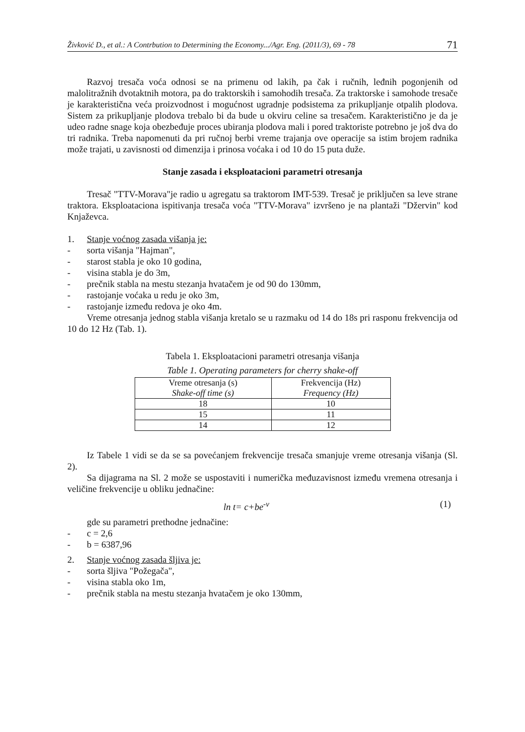Živković D., et al.: A Contrbution to Determining the Economy.../Agr. Eng. (2011/3), 69 - 78 71
Razvoj tresača voća odnosi se na primenu od lakih, pa čak i ručnih, leđnih pogonjenih od malolitražnih dvotaktnih motora, pa do traktorskih i samohodih tresača. Za traktorske i samohode tresače je karakteristična veća proizvodnost i mogućnost ugradnje podsistema za prikupljanje otpalih plodova. Sistem za prikupljanje plodova trebalo bi da bude u okviru celine sa tresačem. Karakteristično je da je udeo radne snage koja obezbeđuje proces ubiranja plodova mali i pored traktoriste potrebno je još dva do tri radnika. Treba napomenuti da pri ručnoj berbi vreme trajanja ove operacije sa istim brojem radnika može trajati, u zavisnosti od dimenzija i prinosa voćaka i od 10 do 15 puta duže.
Stanje zasada i eksploatacioni parametri otresanja
Tresač "TTV-Morava"je radio u agregatu sa traktorom IMT-539. Tresač je priključen sa leve strane traktora. Eksploataciona ispitivanja tresača voća "TTV-Morava" izvršeno je na plantaži "Džervin" kod Knjaževca.
1. Stanje voćnog zasada višanja je:
- sorta višanja "Hajman",
- starost stabla je oko 10 godina,
- visina stabla je do 3m,
- prečnik stabla na mestu stezanja hvatačem je od 90 do 130mm,
- rastojanje voćaka u redu je oko 3m,
- rastojanje između redova je oko 4m.
Vreme otresanja jednog stabla višanja kretalo se u razmaku od 14 do 18s pri rasponu frekvencija od 10 do 12 Hz (Tab. 1).
Tabela 1. Eksploatacioni parametri otresanja višanja
Table 1. Operating parameters for cherry shake-off
| Vreme otresanja (s) Shake-off time (s) | Frekvencija (Hz) Frequency (Hz) |
| --- | --- |
| 18 | 10 |
| 15 | 11 |
| 14 | 12 |
Iz Tabele 1 vidi se da se sa povećanjem frekvencije tresača smanjuje vreme otresanja višanja (Sl. 2).
Sa dijagrama na Sl. 2 može se uspostaviti i numerička međuzavisnost između vremena otresanja i veličine frekvencije u obliku jednačine:
ln t= c+be<sup>-ν</sup> (1)
gde su parametri prethodne jednačine:
- c = 2,6
- b = 6387,96
2. Stanje voćnog zasada šljiva je:
- sorta šljiva "Požegača",
- visina stabla oko 1m,
- prečnik stabla na mestu stezanja hvatačem je oko 130mm,